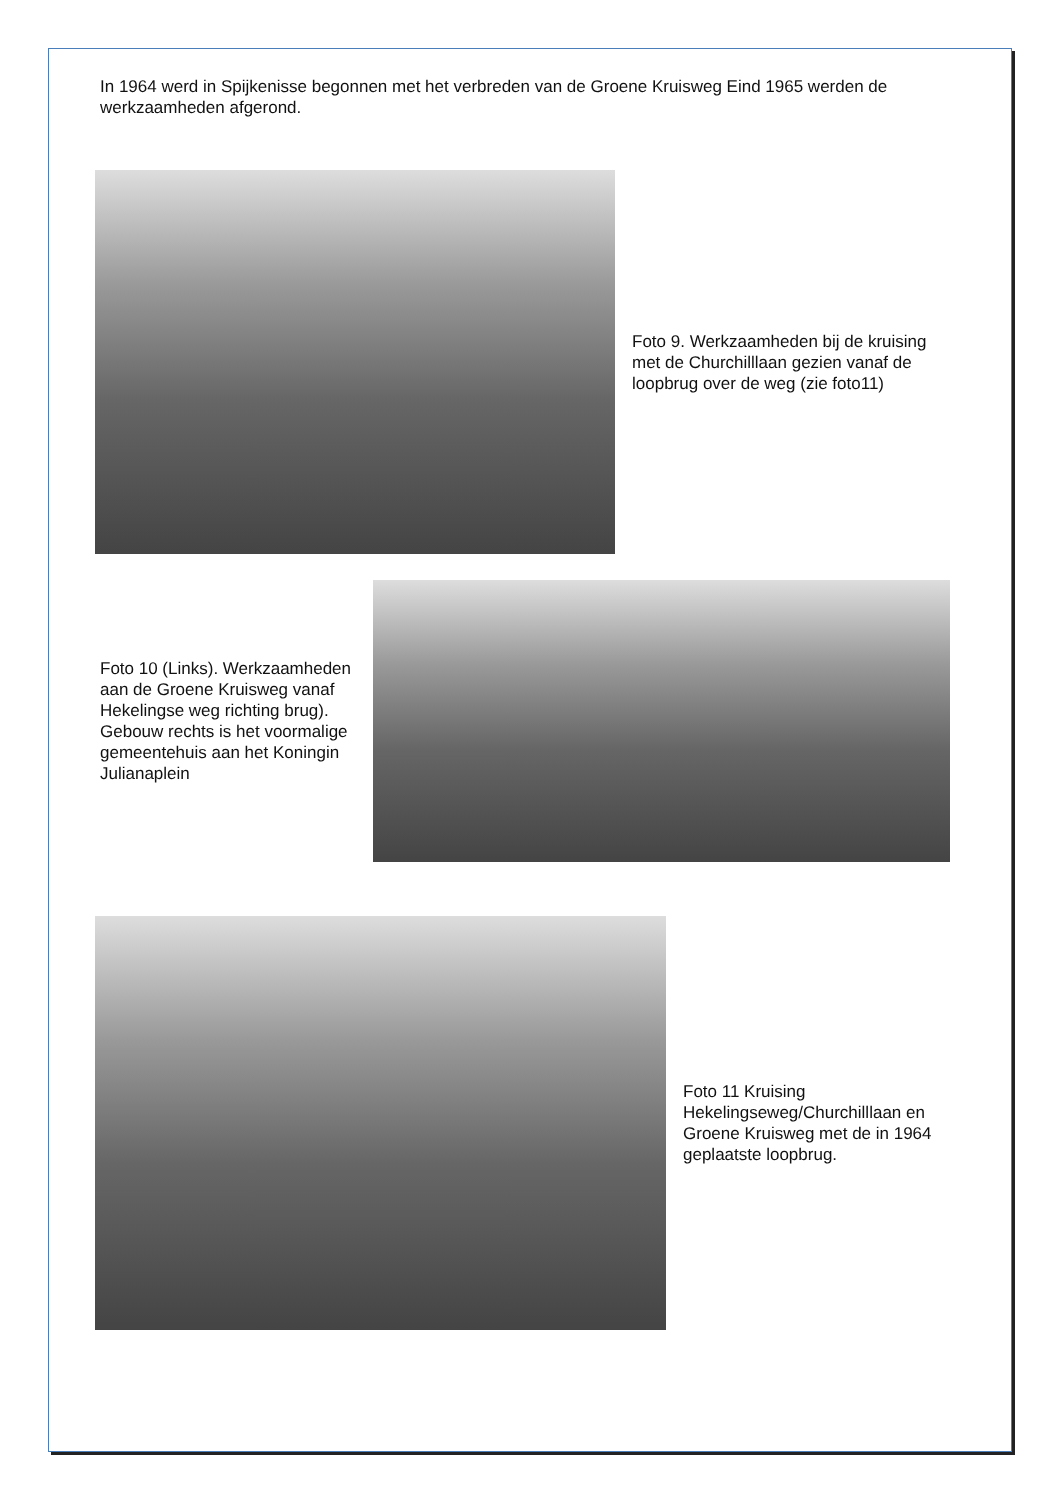In 1964 werd in Spijkenisse begonnen met het verbreden van de Groene Kruisweg Eind 1965 werden de werkzaamheden afgerond.
Foto 9. Werkzaamheden bij de kruising met de Churchilllaan gezien vanaf de loopbrug over de weg (zie foto11)
Foto 10 (Links). Werkzaamheden aan de Groene Kruisweg vanaf Hekelingse weg richting brug). Gebouw rechts is het voormalige gemeentehuis aan het Koningin Julianaplein
Foto 11 Kruising Hekelingseweg/Churchilllaan en Groene Kruisweg met de in 1964 geplaatste loopbrug.